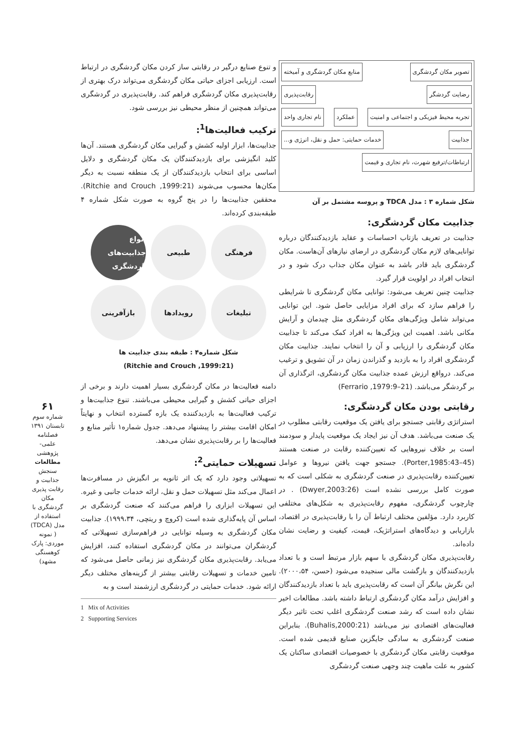تصویر مکان گردشگری منابع مکان گردشگری و آمیخته رضایت گردشگر رقابت‌پذیری
تجربه محیط فیزیکی و اجتماعی و امنیت
عملکرد نام تجاری واحد جذابیت
خدمات حمایتی: حمل و نقل، انرژی و...
ارتباطات/ترفیع شهرت، نام تجاری و قیمت
شکل شماره ۳ : مدل TDCA و پروسه مشتمل بر آن
جذابیت مکان گردشگری:
جذابیت در تعریف بازتاب احساسات و عقاید بازدیدکنندگان درباره توانایی‌های لازم مکان گردشگری در ارضای نیازهای آن‌هاست. مکان گردشگری باید قادر باشد به عنوان مکان جذاب درک شود و در انتخاب افراد در اولویت قرار گیرد.
جذابیت چنین تعریف می‌شود: توانایی مکان گردشگری تا شرایطی را فراهم سازد که برای افراد مزایایی حاصل شود. این توانایی می‌تواند شامل ویژگی‌های مکان گردشگری مثل چیدمان و آرایش مکانی باشد. اهمیت این ویژگی‌ها به افراد کمک می‌کند تا جذابیت مکان گردشگری را ارزیابی و آن را انتخاب نمایند. جذابیت مکان گردشگری افراد را به بازدید و گذراندن زمان در آن تشویق و ترغیب می‌کند. درواقع ارزش عمده جذابیت مکان گردشگری، اثرگذاری آن بر گردشگر می‌باشد. (Ferrario ,1979:9–21)
رقابتی بودن مکان گردشگری:
استراتژی رقابتی جستجو برای یافتن یک موقعیت رقابتی مطلوب در یک صنعت می‌باشد. هدف آن نیز ایجاد یک موقعیت پایدار و سودمند است بر خلاف نیروهایی که تعیین‌کننده رقابت در صنعت هستند (Porter,1985:43–45). جستجو جهت یافتن نیروها و عوامل تعیین‌کننده رقابت‌پذیری در صنعت گردشگری به شکلی است که به صورت کامل بررسی نشده است (Dwyer,2003:26) . در چارچوب گردشگری، مفهوم رقابت‌پذیری به شکل‌های مختلفی کاربرد دارد. مؤلفین مختلف ارتباط آن را با رقابت‌پذیری در اقتصاد، بازاریابی و دیدگاه‌های استراتژیک، قیمت، کیفیت و رضایت نشان داده‌اند.
رقابت‌پذیری مکان گردشگری با سهم بازار مرتبط است و با تعداد بازدیدکنندگان و بازگشت مالی سنجیده می‌شود (حسن، ۲۰۰۰،۵۴). این نگرش بیانگر آن است که رقابت‌پذیری باید با تعداد بازدیدکنندگان و افزایش درآمد مکان گردشگری ارتباط داشته باشد. مطالعات اخیر نشان داده است که رشد صنعت گردشگری اغلب تحت تاثیر دیگر فعالیت‌های اقتصادی نیز می‌باشد (Buhalis,2000:21). بنابراین صنعت گردشگری به سادگی جایگزین صنایع قدیمی شده است. موقعیت رقابتی مکان گردشگری با خصوصیات اقتصادی ساکنان یک کشور به علت ماهیت چند وجهی صنعت گردشگری
و تنوع صنایع درگیر در رقابتی ساز کردن مکان گردشگری در ارتباط است. ارزیابی اجزای حیاتی مکان گردشگری می‌تواند درک بهتری از رقابت‌پذیری مکان گردشگری فراهم کند. رقابت‌پذیری در گردشگری می‌تواند همچنین از منظر محیطی نیز بررسی شود.
ترکیب فعالیت‌ها<sup>1</sup>:
جذابیت‌ها، ابزار اولیه کشش و گیرایی مکان گردشگری هستند. آن‌ها کلید انگیزشی برای بازدیدکنندگان یک مکان گردشگری و دلایل اساسی برای انتخاب بازدیدکنندگان از یک منطقه نسبت به دیگر مکان‌ها محسوب می‌شوند (Ritchie and Crouch ,1999:21). محققین جذابیت‌ها را در پنج گروه به صورت شکل شماره ۴ طبقه‌بندی کرده‌اند.
فرهنگی
طبیعی
انواع جذابیت‌های گردشگری
تبلیغات
رویدادها
بازآفرینی
شکل شماره۴ : طبقه بندی جذابیت ها
(Ritchie and Crouch ,1999:21)
دامنه فعالیت‌ها در مکان گردشگری بسیار اهمیت دارند و برخی از اجزای حیاتی کشش و گیرایی محیطی می‌باشند. تنوع جذابیت‌ها و ترکیب فعالیت‌ها به بازدیدکننده یک بازه گسترده انتخاب و نهایتاً امکان اقامت بیشتر را پیشنهاد می‌دهد. جدول شماره۱ تأثیر منابع و فعالیت‌ها را بر رقابت‌پذیری نشان می‌دهد.
تسهیلات حمایتی<sup>2</sup>:
تسهیلاتی وجود دارد که یک اثر ثانویه بر انگیزش در مسافرت‌ها اعمال می‌کند مثل تسهیلات حمل و نقل، ارائه خدمات جانبی و غیره. این تسهیلات ابزاری را فراهم می‌کنند که صنعت گردشگری بر اساس آن پایه‌گذاری شده است (کروچ و ریتچی، ۱۹۹۹،۳۴). جذابیت مکان گردشگری به وسیله توانایی در فراهم‌سازی تسهیلاتی که گردشگران می‌توانند در مکان گردشگری استفاده کنند، افزایش می‌یابد. رقابت‌پذیری مکان گردشگری نیز زمانی حاصل می‌شود که تامین خدمات و تسهیلات رقابتی بیشتر از گزینه‌های مختلف دیگر ارائه شود. خدمات حمایتی در گردشگری ارزشمند است و به
1 Mix of Activities
2 Supporting Services
۶۱
شماره سوم
تابستان ۱۳۹۱
فصلنامه علمی-پژوهشی
مطالعات
سنجش جذابیت و رقابت پذیری مکان گردشگری با استفاده از مدل (TDCA) ( نمونه موردی: پارک کوهسنگی مشهد)